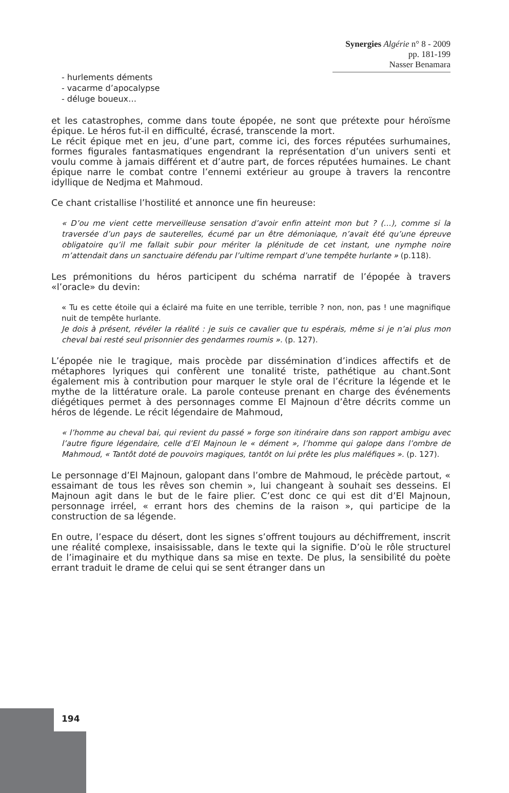Synergies Algérie n° 8 - 2009 pp. 181-199
Nasser Benamara
- hurlements déments
- vacarme d’apocalypse
- déluge boueux…
et les catastrophes, comme dans toute épopée, ne sont que prétexte pour héroïsme épique. Le héros fut-il en difficulté, écrasé, transcende la mort.
Le récit épique met en jeu, d’une part, comme ici, des forces réputées surhumaines, formes figurales fantasmatiques engendrant la représentation d’un univers senti et voulu comme à jamais différent et d’autre part, de forces réputées humaines. Le chant épique narre le combat contre l’ennemi extérieur au groupe à travers la rencontre idyllique de Nedjma et Mahmoud.
Ce chant cristallise l’hostilité et annonce une fin heureuse:
« D’ou me vient cette merveilleuse sensation d’avoir enfin atteint mon but ? (…), comme si la traversée d’un pays de sauterelles, écumé par un être démoniaque, n’avait été qu’une épreuve obligatoire qu’il me fallait subir pour mériter la plénitude de cet instant, une nymphe noire m’attendait dans un sanctuaire défendu par l’ultime rempart d’une tempête hurlante » (p.118).
Les prémonitions du héros participent du schéma narratif de l’épopée à travers «l’oracle» du devin:
« Tu es cette étoile qui a éclairé ma fuite en une terrible, terrible ? non, non, pas ! une magnifique nuit de tempête hurlante.
Je dois à présent, révéler la réalité : je suis ce cavalier que tu espérais, même si je n’ai plus mon cheval bai resté seul prisonnier des gendarmes roumis ». (p. 127).
L’épopée nie le tragique, mais procède par dissémination d’indices affectifs et de métaphores lyriques qui confèrent une tonalité triste, pathétique au chant.Sont également mis à contribution pour marquer le style oral de l’écriture la légende et le mythe de la littérature orale. La parole conteuse prenant en charge des événements diégétiques permet à des personnages comme El Majnoun d’être décrits comme un héros de légende. Le récit légendaire de Mahmoud,
« l’homme au cheval bai, qui revient du passé » forge son itinéraire dans son rapport ambigu avec l’autre figure légendaire, celle d’El Majnoun le « dément », l’homme qui galope dans l’ombre de Mahmoud, « Tantôt doté de pouvoirs magiques, tantôt on lui prête les plus maléfiques ». (p. 127).
Le personnage d’El Majnoun, galopant dans l’ombre de Mahmoud, le précède partout, « essaimant de tous les rêves son chemin », lui changeant à souhait ses desseins. El Majnoun agit dans le but de le faire plier. C’est donc ce qui est dit d’El Majnoun, personnage irréel, « errant hors des chemins de la raison », qui participe de la construction de sa légende.
En outre, l’espace du désert, dont les signes s’offrent toujours au déchiffrement, inscrit une réalité complexe, insaisissable, dans le texte qui la signifie. D’où le rôle structurel de l’imaginaire et du mythique dans sa mise en texte. De plus, la sensibilité du poète errant traduit le drame de celui qui se sent étranger dans un
194